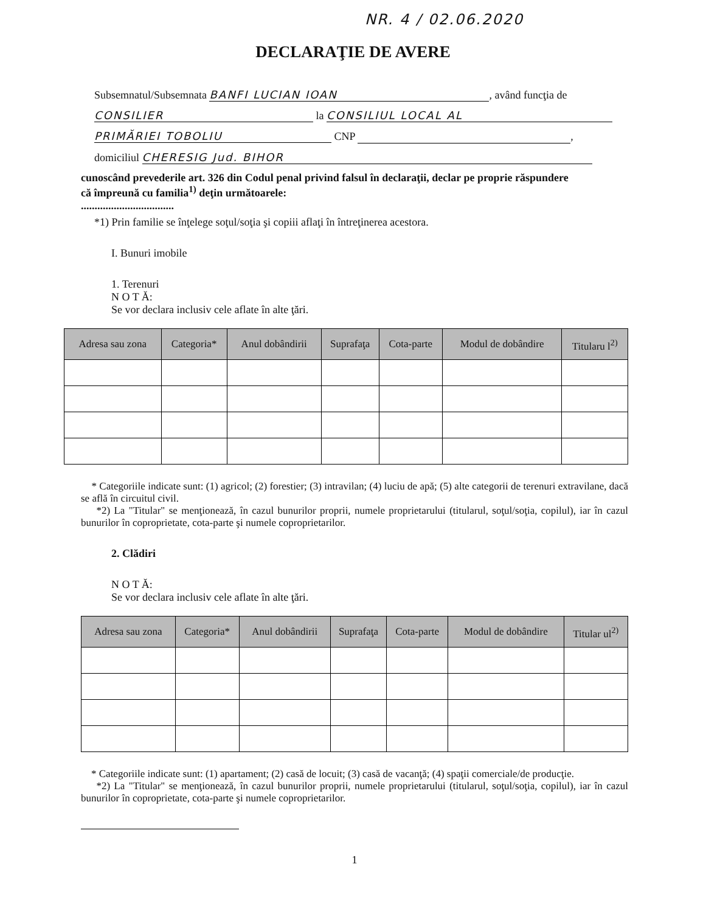NR. 4 / 02.06.2020
DECLARAŢIE DE AVERE
Subsemnatul/Subsemnata BANFI LUCIAN IOAN, având funcţia de
CONSILIER la CONSILIUL LOCAL AL
PRIMĂRIEI TOBOLIU CNP ,
domiciliul CHERESIG Jud. BIHOR
cunoscând prevederile art. 326 din Codul penal privind falsul în declaraţii, declar pe proprie răspundere
că împreună cu familia<sup>1)</sup> deţin următoarele:
..................................
*1) Prin familie se înţelege soţul/soţia şi copiii aflaţi în întreţinerea acestora.
I. Bunuri imobile
1. Terenuri
N O T Ă:
Se vor declara inclusiv cele aflate în alte ţări.
| Adresa sau zona | Categoria* | Anul dobândirii | Suprafaţa | Cota-parte | Modul de dobândire | Titularu l<sup>2)</sup> |
| --- | --- | --- | --- | --- | --- | --- |
* Categoriile indicate sunt: (1) agricol; (2) forestier; (3) intravilan; (4) luciu de apă; (5) alte categorii de terenuri extravilane, dacă se află în circuitul civil.
*2) La "Titular" se menţionează, în cazul bunurilor proprii, numele proprietarului (titularul, soţul/soţia, copilul), iar în cazul bunurilor în coproprietate, cota-parte şi numele coproprietarilor.
2. Clădiri
N O T Ă:
Se vor declara inclusiv cele aflate în alte ţări.
| Adresa sau zona | Categoria* | Anul dobândirii | Suprafaţa | Cota-parte | Modul de dobândire | Titular ul<sup>2)</sup> |
| --- | --- | --- | --- | --- | --- | --- |
* Categoriile indicate sunt: (1) apartament; (2) casă de locuit; (3) casă de vacanţă; (4) spaţii comerciale/de producţie.
*2) La "Titular" se menţionează, în cazul bunurilor proprii, numele proprietarului (titularul, soţul/soţia, copilul), iar în cazul bunurilor în coproprietate, cota-parte şi numele coproprietarilor.
1